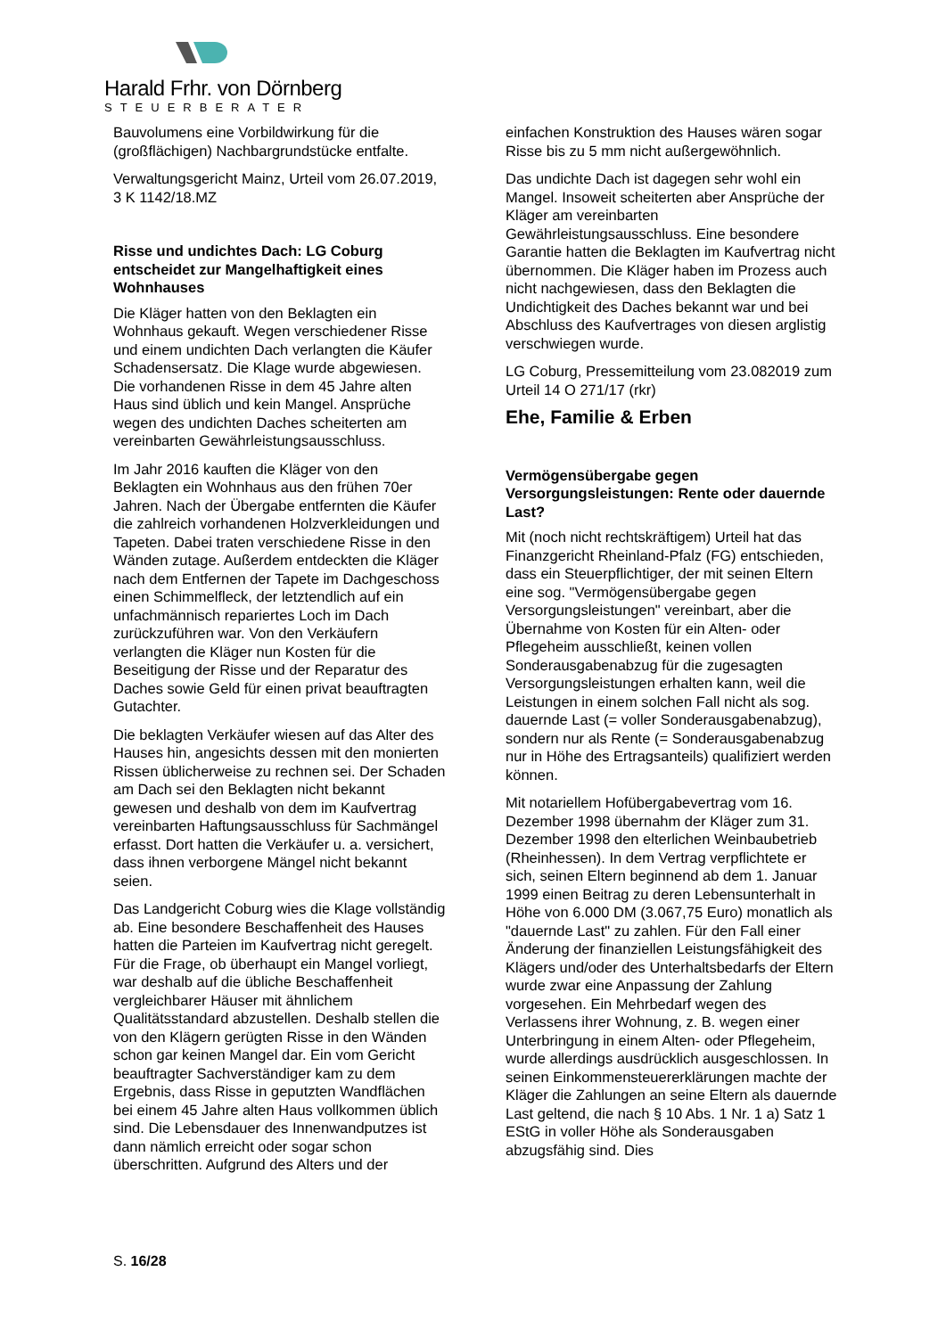Harald Frhr. von Dörnberg
STEUERBERATER
Bauvolumens eine Vorbildwirkung für die (großflächigen) Nachbargrundstücke entfalte.
Verwaltungsgericht Mainz, Urteil vom 26.07.2019, 3 K 1142/18.MZ
Risse und undichtes Dach: LG Coburg entscheidet zur Mangelhaftigkeit eines Wohnhauses
Die Kläger hatten von den Beklagten ein Wohnhaus gekauft. Wegen verschiedener Risse und einem undichten Dach verlangten die Käufer Schadensersatz. Die Klage wurde abgewiesen. Die vorhandenen Risse in dem 45 Jahre alten Haus sind üblich und kein Mangel. Ansprüche wegen des undichten Daches scheiterten am vereinbarten Gewährleistungsausschluss.
Im Jahr 2016 kauften die Kläger von den Beklagten ein Wohnhaus aus den frühen 70er Jahren. Nach der Übergabe entfernten die Käufer die zahlreich vorhandenen Holzverkleidungen und Tapeten. Dabei traten verschiedene Risse in den Wänden zutage. Außerdem entdeckten die Kläger nach dem Entfernen der Tapete im Dachgeschoss einen Schimmelfleck, der letztendlich auf ein unfachmännisch repariertes Loch im Dach zurückzuführen war. Von den Verkäufern verlangten die Kläger nun Kosten für die Beseitigung der Risse und der Reparatur des Daches sowie Geld für einen privat beauftragten Gutachter.
Die beklagten Verkäufer wiesen auf das Alter des Hauses hin, angesichts dessen mit den monierten Rissen üblicherweise zu rechnen sei. Der Schaden am Dach sei den Beklagten nicht bekannt gewesen und deshalb von dem im Kaufvertrag vereinbarten Haftungsausschluss für Sachmängel erfasst. Dort hatten die Verkäufer u. a. versichert, dass ihnen verborgene Mängel nicht bekannt seien.
Das Landgericht Coburg wies die Klage vollständig ab. Eine besondere Beschaffenheit des Hauses hatten die Parteien im Kaufvertrag nicht geregelt. Für die Frage, ob überhaupt ein Mangel vorliegt, war deshalb auf die übliche Beschaffenheit vergleichbarer Häuser mit ähnlichem Qualitätsstandard abzustellen. Deshalb stellen die von den Klägern gerügten Risse in den Wänden schon gar keinen Mangel dar. Ein vom Gericht beauftragter Sachverständiger kam zu dem Ergebnis, dass Risse in geputzten Wandflächen bei einem 45 Jahre alten Haus vollkommen üblich sind. Die Lebensdauer des Innenwandputzes ist dann nämlich erreicht oder sogar schon überschritten. Aufgrund des Alters und der
einfachen Konstruktion des Hauses wären sogar Risse bis zu 5 mm nicht außergewöhnlich.
Das undichte Dach ist dagegen sehr wohl ein Mangel. Insoweit scheiterten aber Ansprüche der Kläger am vereinbarten Gewährleistungsausschluss. Eine besondere Garantie hatten die Beklagten im Kaufvertrag nicht übernommen. Die Kläger haben im Prozess auch nicht nachgewiesen, dass den Beklagten die Undichtigkeit des Daches bekannt war und bei Abschluss des Kaufvertrages von diesen arglistig verschwiegen wurde.
LG Coburg, Pressemitteilung vom 23.082019 zum Urteil 14 O 271/17 (rkr)
Ehe, Familie & Erben
Vermögensübergabe gegen Versorgungsleistungen: Rente oder dauernde Last?
Mit (noch nicht rechtskräftigem) Urteil hat das Finanzgericht Rheinland-Pfalz (FG) entschieden, dass ein Steuerpflichtiger, der mit seinen Eltern eine sog. "Vermögensübergabe gegen Versorgungsleistungen" vereinbart, aber die Übernahme von Kosten für ein Alten- oder Pflegeheim ausschließt, keinen vollen Sonderausgabenabzug für die zugesagten Versorgungsleistungen erhalten kann, weil die Leistungen in einem solchen Fall nicht als sog. dauernde Last (= voller Sonderausgabenabzug), sondern nur als Rente (= Sonderausgabenabzug nur in Höhe des Ertragsanteils) qualifiziert werden können.
Mit notariellem Hofübergabevertrag vom 16. Dezember 1998 übernahm der Kläger zum 31. Dezember 1998 den elterlichen Weinbaubetrieb (Rheinhessen). In dem Vertrag verpflichtete er sich, seinen Eltern beginnend ab dem 1. Januar 1999 einen Beitrag zu deren Lebensunterhalt in Höhe von 6.000 DM (3.067,75 Euro) monatlich als "dauernde Last" zu zahlen. Für den Fall einer Änderung der finanziellen Leistungsfähigkeit des Klägers und/oder des Unterhaltsbedarfs der Eltern wurde zwar eine Anpassung der Zahlung vorgesehen. Ein Mehrbedarf wegen des Verlassens ihrer Wohnung, z. B. wegen einer Unterbringung in einem Alten- oder Pflegeheim, wurde allerdings ausdrücklich ausgeschlossen. In seinen Einkommensteuererklärungen machte der Kläger die Zahlungen an seine Eltern als dauernde Last geltend, die nach § 10 Abs. 1 Nr. 1 a) Satz 1 EStG in voller Höhe als Sonderausgaben abzugsfähig sind. Dies
S. 16/28